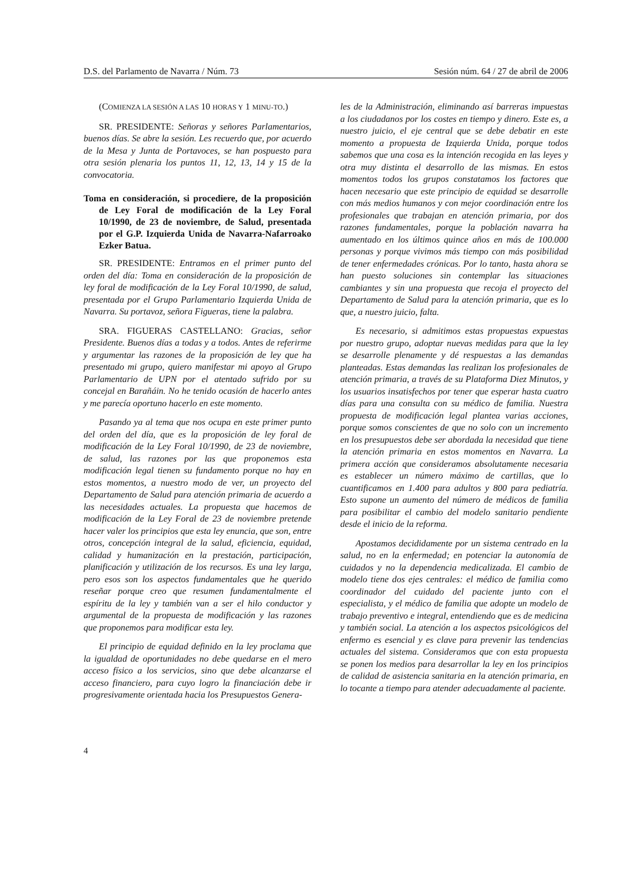D.S. del Parlamento de Navarra / Núm. 73 Sesión núm. 64 / 27 de abril de 2006
(COMIENZA LA SESIÓN A LAS 10 HORAS Y 1 MINU-TO.)
SR. PRESIDENTE: Señoras y señores Parlamentarios, buenos días. Se abre la sesión. Les recuerdo que, por acuerdo de la Mesa y Junta de Portavoces, se han pospuesto para otra sesión plenaria los puntos 11, 12, 13, 14 y 15 de la convocatoria.
Toma en consideración, si procediere, de la proposición de Ley Foral de modificación de la Ley Foral 10/1990, de 23 de noviembre, de Salud, presentada por el G.P. Izquierda Unida de Navarra-Nafarroako Ezker Batua.
SR. PRESIDENTE: Entramos en el primer punto del orden del día: Toma en consideración de la proposición de ley foral de modificación de la Ley Foral 10/1990, de salud, presentada por el Grupo Parlamentario Izquierda Unida de Navarra. Su portavoz, señora Figueras, tiene la palabra.
SRA. FIGUERAS CASTELLANO: Gracias, señor Presidente. Buenos días a todas y a todos. Antes de referirme y argumentar las razones de la proposición de ley que ha presentado mi grupo, quiero manifestar mi apoyo al Grupo Parlamentario de UPN por el atentado sufrido por su concejal en Barañáin. No he tenido ocasión de hacerlo antes y me parecía oportuno hacerlo en este momento.
Pasando ya al tema que nos ocupa en este primer punto del orden del día, que es la proposición de ley foral de modificación de la Ley Foral 10/1990, de 23 de noviembre, de salud, las razones por las que proponemos esta modificación legal tienen su fundamento porque no hay en estos momentos, a nuestro modo de ver, un proyecto del Departamento de Salud para atención primaria de acuerdo a las necesidades actuales. La propuesta que hacemos de modificación de la Ley Foral de 23 de noviembre pretende hacer valer los principios que esta ley enuncia, que son, entre otros, concepción integral de la salud, eficiencia, equidad, calidad y humanización en la prestación, participación, planificación y utilización de los recursos. Es una ley larga, pero esos son los aspectos fundamentales que he querido reseñar porque creo que resumen fundamentalmente el espíritu de la ley y también van a ser el hilo conductor y argumental de la propuesta de modificación y las razones que proponemos para modificar esta ley.
El principio de equidad definido en la ley proclama que la igualdad de oportunidades no debe quedarse en el mero acceso físico a los servicios, sino que debe alcanzarse el acceso financiero, para cuyo logro la financiación debe ir progresivamente orientada hacia los Presupuestos Genera-
les de la Administración, eliminando así barreras impuestas a los ciudadanos por los costes en tiempo y dinero. Este es, a nuestro juicio, el eje central que se debe debatir en este momento a propuesta de Izquierda Unida, porque todos sabemos que una cosa es la intención recogida en las leyes y otra muy distinta el desarrollo de las mismas. En estos momentos todos los grupos constatamos los factores que hacen necesario que este principio de equidad se desarrolle con más medios humanos y con mejor coordinación entre los profesionales que trabajan en atención primaria, por dos razones fundamentales, porque la población navarra ha aumentado en los últimos quince años en más de 100.000 personas y porque vivimos más tiempo con más posibilidad de tener enfermedades crónicas. Por lo tanto, hasta ahora se han puesto soluciones sin contemplar las situaciones cambiantes y sin una propuesta que recoja el proyecto del Departamento de Salud para la atención primaria, que es lo que, a nuestro juicio, falta.
Es necesario, si admitimos estas propuestas expuestas por nuestro grupo, adoptar nuevas medidas para que la ley se desarrolle plenamente y dé respuestas a las demandas planteadas. Estas demandas las realizan los profesionales de atención primaria, a través de su Plataforma Diez Minutos, y los usuarios insatisfechos por tener que esperar hasta cuatro días para una consulta con su médico de familia. Nuestra propuesta de modificación legal plantea varias acciones, porque somos conscientes de que no solo con un incremento en los presupuestos debe ser abordada la necesidad que tiene la atención primaria en estos momentos en Navarra. La primera acción que consideramos absolutamente necesaria es establecer un número máximo de cartillas, que lo cuantificamos en 1.400 para adultos y 800 para pediatría. Esto supone un aumento del número de médicos de familia para posibilitar el cambio del modelo sanitario pendiente desde el inicio de la reforma.
Apostamos decididamente por un sistema centrado en la salud, no en la enfermedad; en potenciar la autonomía de cuidados y no la dependencia medicalizada. El cambio de modelo tiene dos ejes centrales: el médico de familia como coordinador del cuidado del paciente junto con el especialista, y el médico de familia que adopte un modelo de trabajo preventivo e integral, entendiendo que es de medicina y también social. La atención a los aspectos psicológicos del enfermo es esencial y es clave para prevenir las tendencias actuales del sistema. Consideramos que con esta propuesta se ponen los medios para desarrollar la ley en los principios de calidad de asistencia sanitaria en la atención primaria, en lo tocante a tiempo para atender adecuadamente al paciente.
4